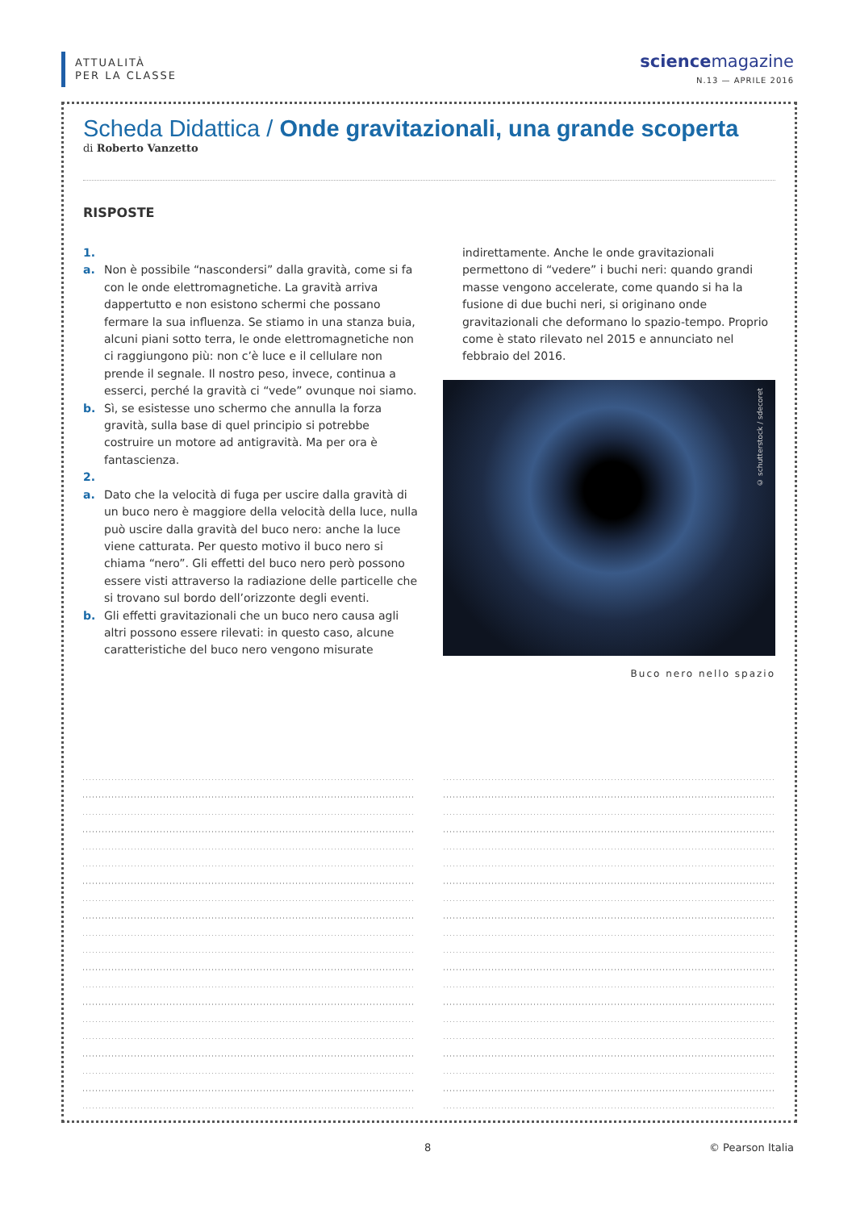ATTUALITÀ
PER LA CLASSE
science magazine
N.13 — APRILE 2016
Scheda Didattica / Onde gravitazionali, una grande scoperta
di Roberto Vanzetto
RISPOSTE
1.
a. Non è possibile “nascondersi” dalla gravità, come si fa con le onde elettromagnetiche. La gravità arriva dappertutto e non esistono schermi che possano fermare la sua influenza. Se stiamo in una stanza buia, alcuni piani sotto terra, le onde elettromagnetiche non ci raggiungono più: non c’è luce e il cellulare non prende il segnale. Il nostro peso, invece, continua a esserci, perché la gravità ci “vede” ovunque noi siamo.
b. Sì, se esistesse uno schermo che annulla la forza gravità, sulla base di quel principio si potrebbe costruire un motore ad antigravità. Ma per ora è fantascienza.
2.
a. Dato che la velocità di fuga per uscire dalla gravità di un buco nero è maggiore della velocità della luce, nulla può uscire dalla gravità del buco nero: anche la luce viene catturata. Per questo motivo il buco nero si chiama “nero”. Gli effetti del buco nero però possono essere visti attraverso la radiazione delle particelle che si trovano sul bordo dell’orizzonte degli eventi.
b. Gli effetti gravitazionali che un buco nero causa agli altri possono essere rilevati: in questo caso, alcune caratteristiche del buco nero vengono misurate
indirettamente. Anche le onde gravitazionali permettono di “vedere” i buchi neri: quando grandi masse vengono accelerate, come quando si ha la fusione di due buchi neri, si originano onde gravitazionali che deformano lo spazio-tempo. Proprio come è stato rilevato nel 2015 e annunciato nel febbraio del 2016.
© schutterstock / sdecoret
Buco nero nello spazio
8 © Pearson Italia